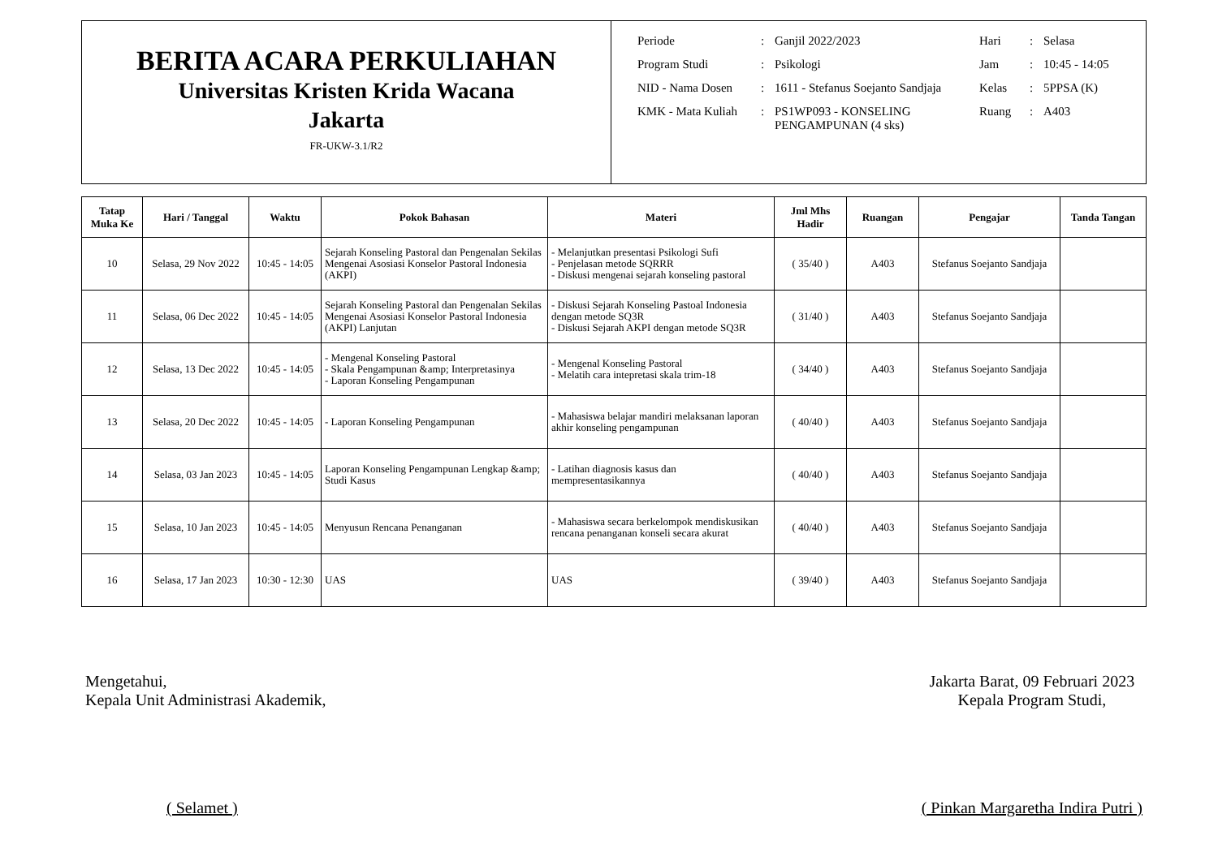BERITA ACARA PERKULIAHAN
Universitas Kristen Krida Wacana
Jakarta
FR-UKW-3.1/R2
| Periode | : | Ganjil 2022/2023 | Hari | : | Selasa |
| Program Studi | : | Psikologi | Jam | : | 10:45 - 14:05 |
| NID - Nama Dosen | : | 1611 - Stefanus Soejanto Sandjaja | Kelas | : | 5PPSA (K) |
| KMK - Mata Kuliah | : | PS1WP093 - KONSELING PENGAMPUNAN (4 sks) | Ruang | : | A403 |
| Tatap Muka Ke | Hari / Tanggal | Waktu | Pokok Bahasan | Materi | Jml Mhs Hadir | Ruangan | Pengajar | Tanda Tangan |
| --- | --- | --- | --- | --- | --- | --- | --- | --- |
| 10 | Selasa, 29 Nov 2022 | 10:45 - 14:05 | Sejarah Konseling Pastoral dan Pengenalan Sekilas Mengenai Asosiasi Konselor Pastoral Indonesia (AKPI) | - Melanjutkan presentasi Psikologi Sufi - Penjelasan metode SQRRR - Diskusi mengenai sejarah konseling pastoral | ( 35/40 ) | A403 | Stefanus Soejanto Sandjaja | |
| 11 | Selasa, 06 Dec 2022 | 10:45 - 14:05 | Sejarah Konseling Pastoral dan Pengenalan Sekilas Mengenai Asosiasi Konselor Pastoral Indonesia (AKPI) Lanjutan | - Diskusi Sejarah Konseling Pastoal Indonesia dengan metode SQ3R - Diskusi Sejarah AKPI dengan metode SQ3R | ( 31/40 ) | A403 | Stefanus Soejanto Sandjaja | |
| 12 | Selasa, 13 Dec 2022 | 10:45 - 14:05 | - Mengenal Konseling Pastoral - Skala Pengampunan &amp; Interpretasinya - Laporan Konseling Pengampunan | - Mengenal Konseling Pastoral - Melatih cara intepretasi skala trim-18 | ( 34/40 ) | A403 | Stefanus Soejanto Sandjaja | |
| 13 | Selasa, 20 Dec 2022 | 10:45 - 14:05 | - Laporan Konseling Pengampunan | - Mahasiswa belajar mandiri melaksanan laporan akhir konseling pengampunan | ( 40/40 ) | A403 | Stefanus Soejanto Sandjaja | |
| 14 | Selasa, 03 Jan 2023 | 10:45 - 14:05 | Laporan Konseling Pengampunan Lengkap &amp; Studi Kasus | - Latihan diagnosis kasus dan mempresentasikannya | ( 40/40 ) | A403 | Stefanus Soejanto Sandjaja | |
| 15 | Selasa, 10 Jan 2023 | 10:45 - 14:05 | Menyusun Rencana Penanganan | - Mahasiswa secara berkelompok mendiskusikan rencana penanganan konseli secara akurat | ( 40/40 ) | A403 | Stefanus Soejanto Sandjaja | |
| 16 | Selasa, 17 Jan 2023 | 10:30 - 12:30 | UAS | UAS | ( 39/40 ) | A403 | Stefanus Soejanto Sandjaja | |
Mengetahui,
Kepala Unit Administrasi Akademik,
( Selamet )
Jakarta Barat, 09 Februari 2023
Kepala Program Studi,
( Pinkan Margaretha Indira Putri )